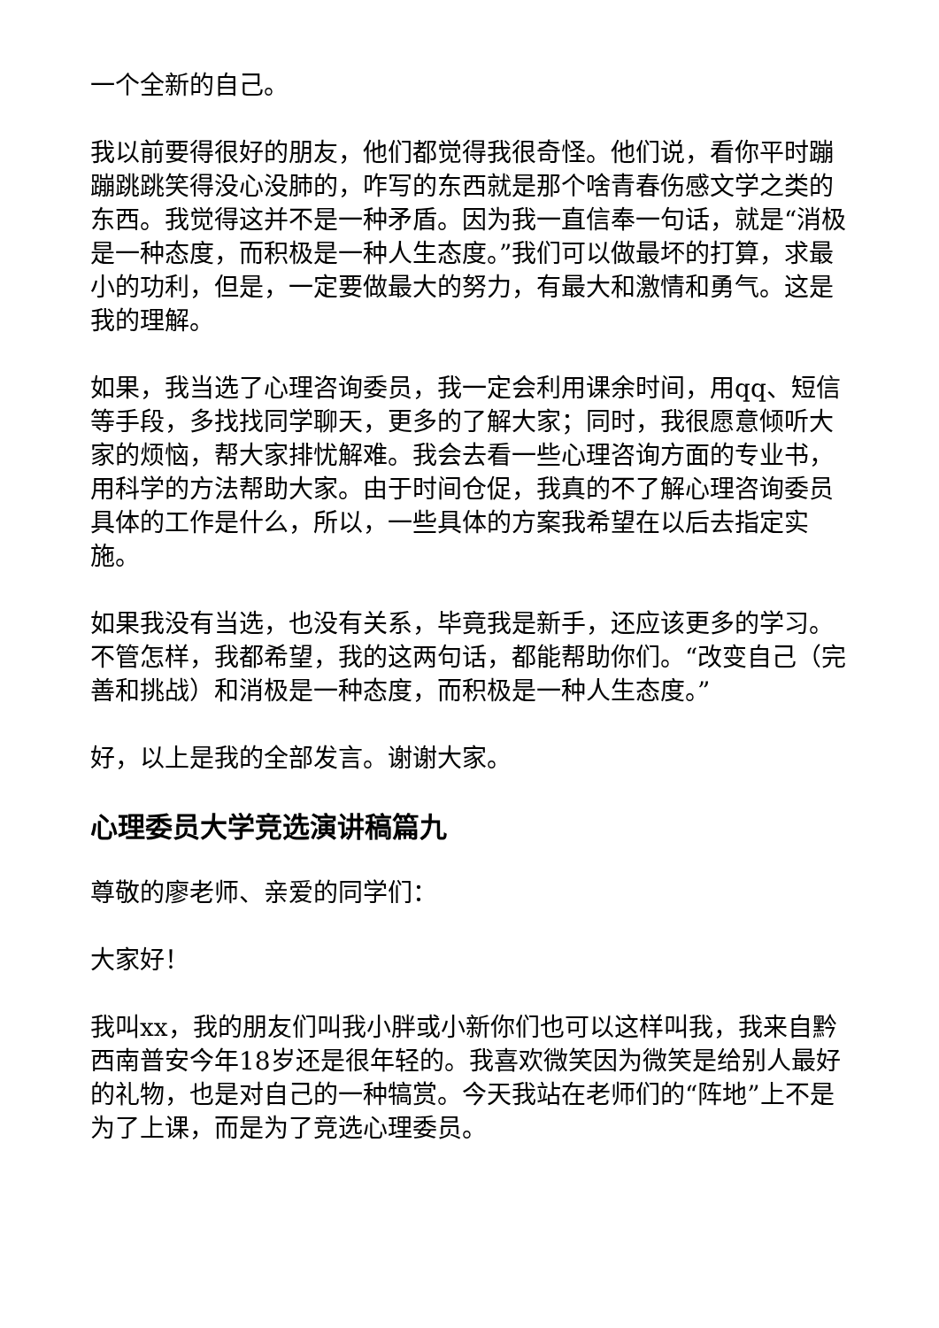一个全新的自己。
我以前要得很好的朋友，他们都觉得我很奇怪。他们说，看你平时蹦蹦跳跳笑得没心没肺的，咋写的东西就是那个啥青春伤感文学之类的东西。我觉得这并不是一种矛盾。因为我一直信奉一句话，就是“消极是一种态度，而积极是一种人生态度。”我们可以做最坏的打算，求最小的功利，但是，一定要做最大的努力，有最大和激情和勇气。这是我的理解。
如果，我当选了心理咨询委员，我一定会利用课余时间，用qq、短信等手段，多找找同学聊天，更多的了解大家；同时，我很愿意倾听大家的烦恼，帮大家排忧解难。我会去看一些心理咨询方面的专业书，用科学的方法帮助大家。由于时间仓促，我真的不了解心理咨询委员具体的工作是什么，所以，一些具体的方案我希望在以后去指定实施。
如果我没有当选，也没有关系，毕竟我是新手，还应该更多的学习。不管怎样，我都希望，我的这两句话，都能帮助你们。“改变自己（完善和挑战）和消极是一种态度，而积极是一种人生态度。”
好，以上是我的全部发言。谢谢大家。
心理委员大学竞选演讲稿篇九
尊敬的廖老师、亲爱的同学们：
大家好！
我叫xx，我的朋友们叫我小胖或小新你们也可以这样叫我，我来自黔西南普安今年18岁还是很年轻的。我喜欢微笑因为微笑是给别人最好的礼物，也是对自己的一种犒赏。今天我站在老师们的“阵地”上不是为了上课，而是为了竞选心理委员。